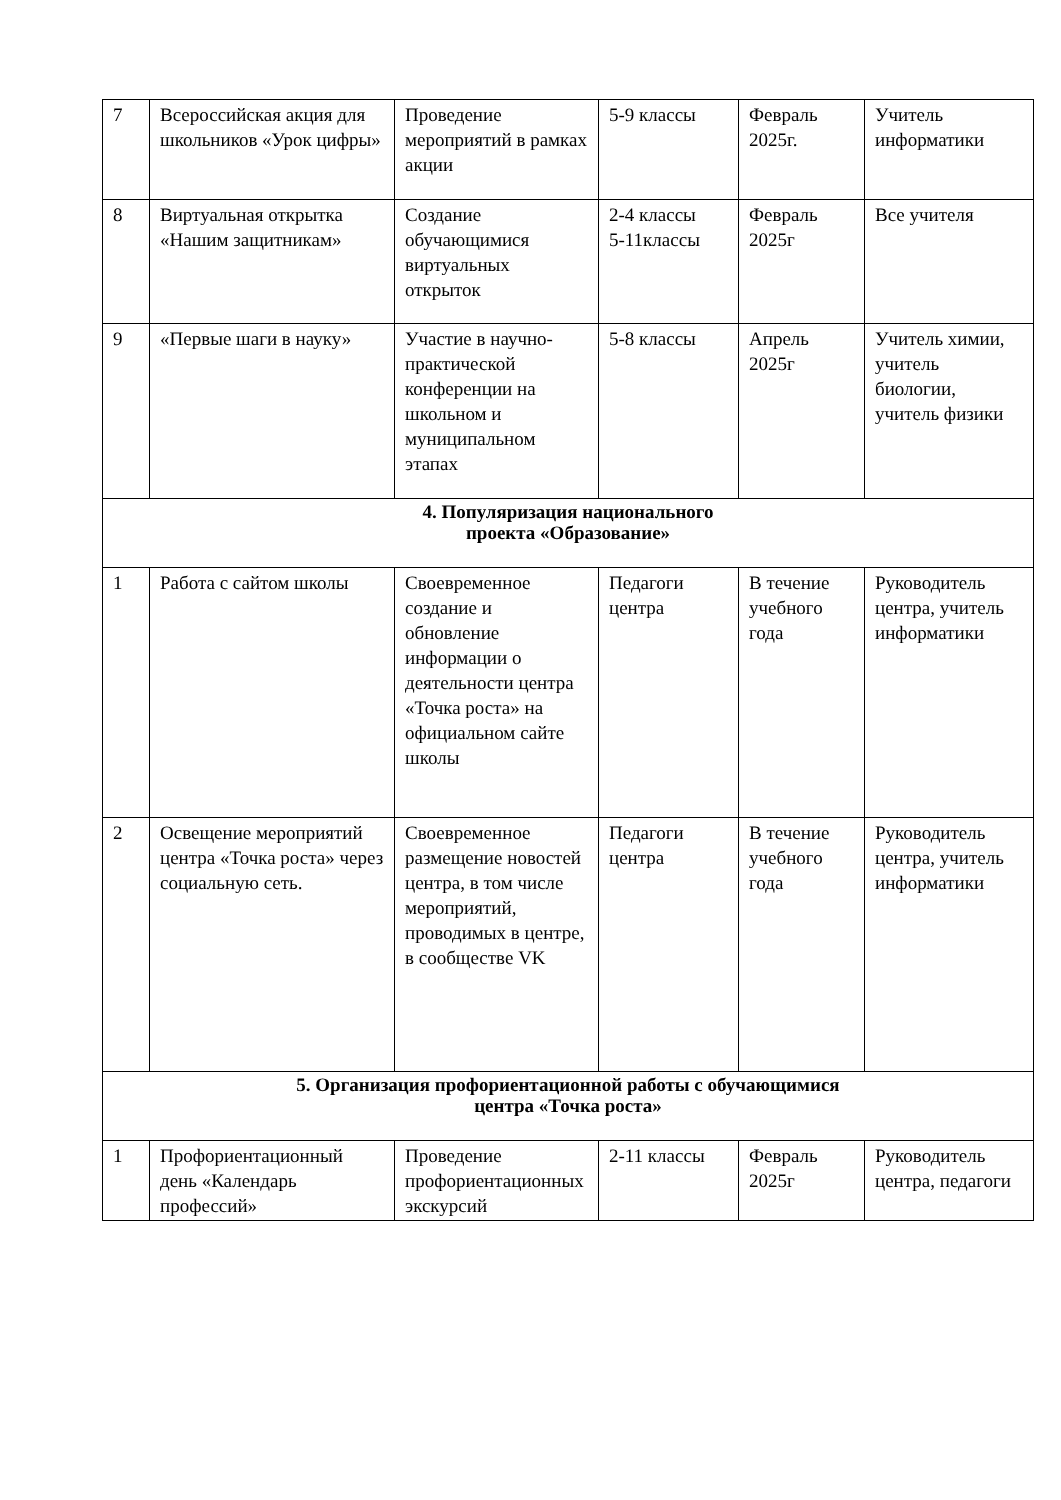| 7 | Всероссийская акция для школьников «Урок цифры» | Проведение мероприятий в рамках акции | 5-9 классы | Февраль 2025г. | Учитель информатики |
| 8 | Виртуальная открытка «Нашим защитникам» | Создание обучающимися виртуальных открыток | 2-4 классы 5-11классы | Февраль 2025г | Все учителя |
| 9 | «Первые шаги в науку» | Участие в научно-практической конференции на школьном и муниципальном этапах | 5-8 классы | Апрель 2025г | Учитель химии, учитель биологии, учитель физики |
| 4. Популяризация национального проекта «Образование» | | | | | |
| 1 | Работа с сайтом школы | Своевременное создание и обновление информации о деятельности центра «Точка роста» на официальном сайте школы | Педагоги центра | В течение учебного года | Руководитель центра, учитель информатики |
| 2 | Освещение мероприятий центра «Точка роста» через социальную сеть. | Своевременное размещение новостей центра, в том числе мероприятий, проводимых в центре, в сообществе VK | Педагоги центра | В течение учебного года | Руководитель центра, учитель информатики |
| 5. Организация профориентационной работы с обучающимися центра «Точка роста» | | | | | |
| 1 | Профориентационный день «Календарь профессий» | Проведение профориентационных экскурсий | 2-11 классы | Февраль 2025г | Руководитель центра, педагоги |